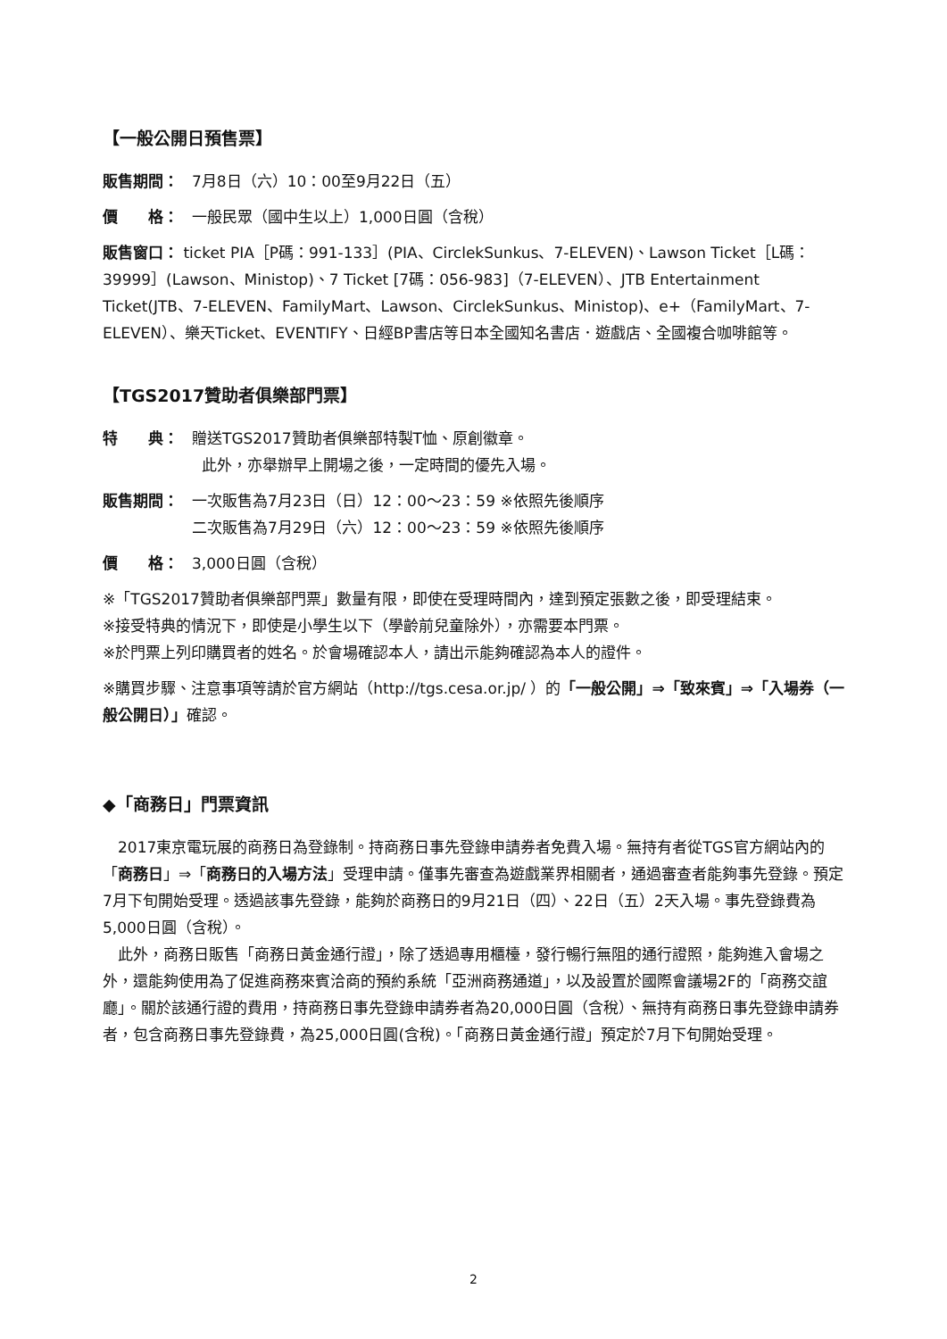【一般公開日預售票】
販售期間： 7月8日（六）10：00至9月22日（五）
價　　格： 一般民眾（國中生以上）1,000日圓（含稅）
販售窗口： ticket PIA［P碼：991-133］(PIA、CirclekSunkus、7-ELEVEN)、Lawson Ticket［L碼：39999］(Lawson、Ministop)、7 Ticket [7碼：056-983]（7-ELEVEN）、JTB Entertainment Ticket(JTB、7-ELEVEN、FamilyMart、Lawson、CirclekSunkus、Ministop)、e+（FamilyMart、7-ELEVEN）、樂天Ticket、EVENTIFY、日經BP書店等日本全國知名書店．遊戲店、全國複合咖啡館等。
【TGS2017贊助者俱樂部門票】
特　　典： 贈送TGS2017贊助者俱樂部特製T恤、原創徽章。
此外，亦舉辦早上開場之後，一定時間的優先入場。
販售期間： 一次販售為7月23日（日）12：00～23：59 ※依照先後順序
二次販售為7月29日（六）12：00～23：59 ※依照先後順序
價　　格： 3,000日圓（含稅）
※「TGS2017贊助者俱樂部門票」數量有限，即使在受理時間內，達到預定張數之後，即受理結束。
※接受特典的情況下，即使是小學生以下（學齡前兒童除外），亦需要本門票。
※於門票上列印購買者的姓名。於會場確認本人，請出示能夠確認為本人的證件。
※購買步驟、注意事項等請於官方網站（http://tgs.cesa.or.jp/ ）的「一般公開」⇒「致來賓」⇒「入場券（一般公開日）」確認。
◆「商務日」門票資訊
　2017東京電玩展的商務日為登錄制。持商務日事先登錄申請券者免費入場。無持有者從TGS官方網站內的「商務日」⇒「商務日的入場方法」受理申請。僅事先審查為遊戲業界相關者，通過審查者能夠事先登錄。預定7月下旬開始受理。透過該事先登錄，能夠於商務日的9月21日（四）、22日（五）2天入場。事先登錄費為5,000日圓（含稅）。
　此外，商務日販售「商務日黃金通行證」，除了透過專用櫃檯，發行暢行無阻的通行證照，能夠進入會場之外，還能夠使用為了促進商務來賓洽商的預約系統「亞洲商務通道」，以及設置於國際會議場2F的「商務交誼廳」。關於該通行證的費用，持商務日事先登錄申請券者為20,000日圓（含稅）、無持有商務日事先登錄申請券者，包含商務日事先登錄費，為25,000日圓(含稅)。「商務日黃金通行證」預定於7月下旬開始受理。
2